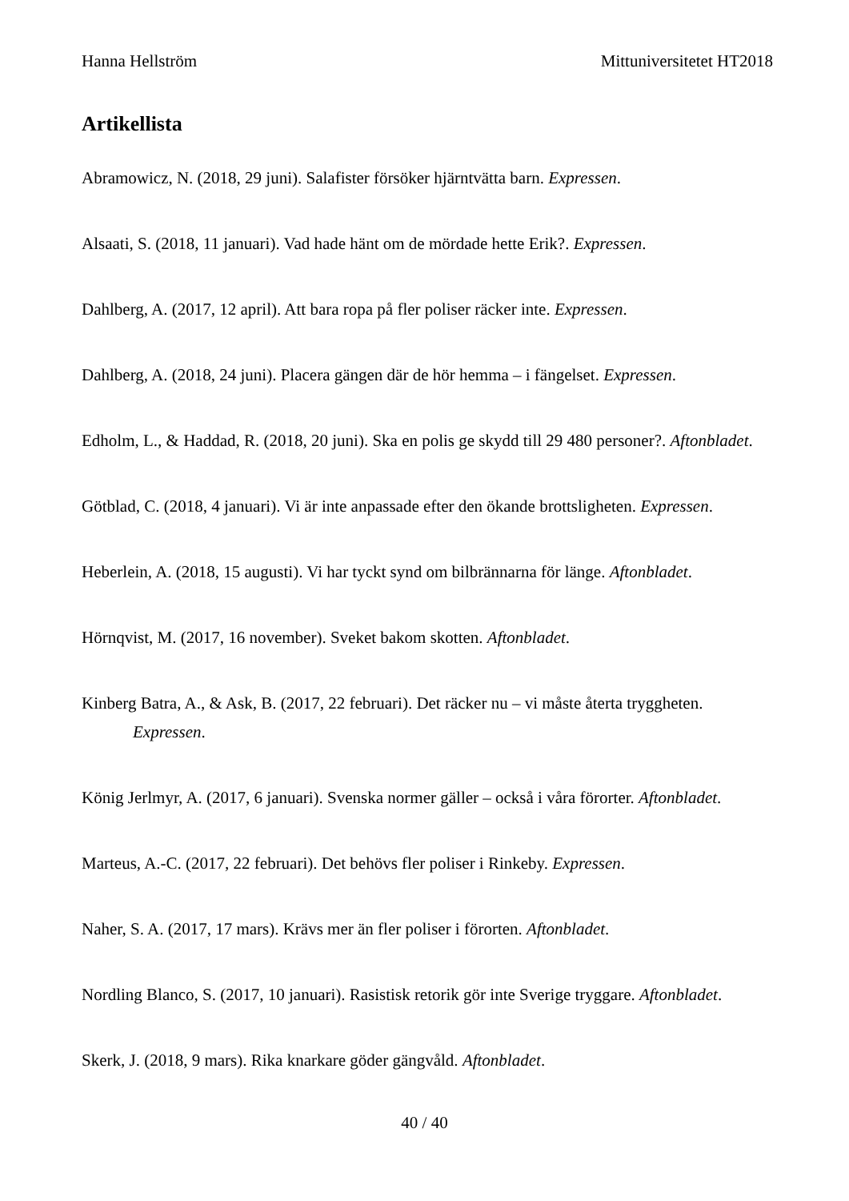Hanna Hellström Mittuniversitetet HT2018
Artikellista
Abramowicz, N. (2018, 29 juni). Salafister försöker hjärntvätta barn. Expressen.
Alsaati, S. (2018, 11 januari). Vad hade hänt om de mördade hette Erik?. Expressen.
Dahlberg, A. (2017, 12 april). Att bara ropa på fler poliser räcker inte. Expressen.
Dahlberg, A. (2018, 24 juni). Placera gängen där de hör hemma – i fängelset. Expressen.
Edholm, L., & Haddad, R. (2018, 20 juni). Ska en polis ge skydd till 29 480 personer?. Aftonbladet.
Götblad, C. (2018, 4 januari). Vi är inte anpassade efter den ökande brottsligheten. Expressen.
Heberlein, A. (2018, 15 augusti). Vi har tyckt synd om bilbrännarna för länge. Aftonbladet.
Hörnqvist, M. (2017, 16 november). Sveket bakom skotten. Aftonbladet.
Kinberg Batra, A., & Ask, B. (2017, 22 februari). Det räcker nu – vi måste återta tryggheten. Expressen.
König Jerlmyr, A. (2017, 6 januari). Svenska normer gäller – också i våra förorter. Aftonbladet.
Marteus, A.-C. (2017, 22 februari). Det behövs fler poliser i Rinkeby. Expressen.
Naher, S. A. (2017, 17 mars). Krävs mer än fler poliser i förorten. Aftonbladet.
Nordling Blanco, S. (2017, 10 januari). Rasistisk retorik gör inte Sverige tryggare. Aftonbladet.
Skerk, J. (2018, 9 mars). Rika knarkare göder gängvåld. Aftonbladet.
40 / 40